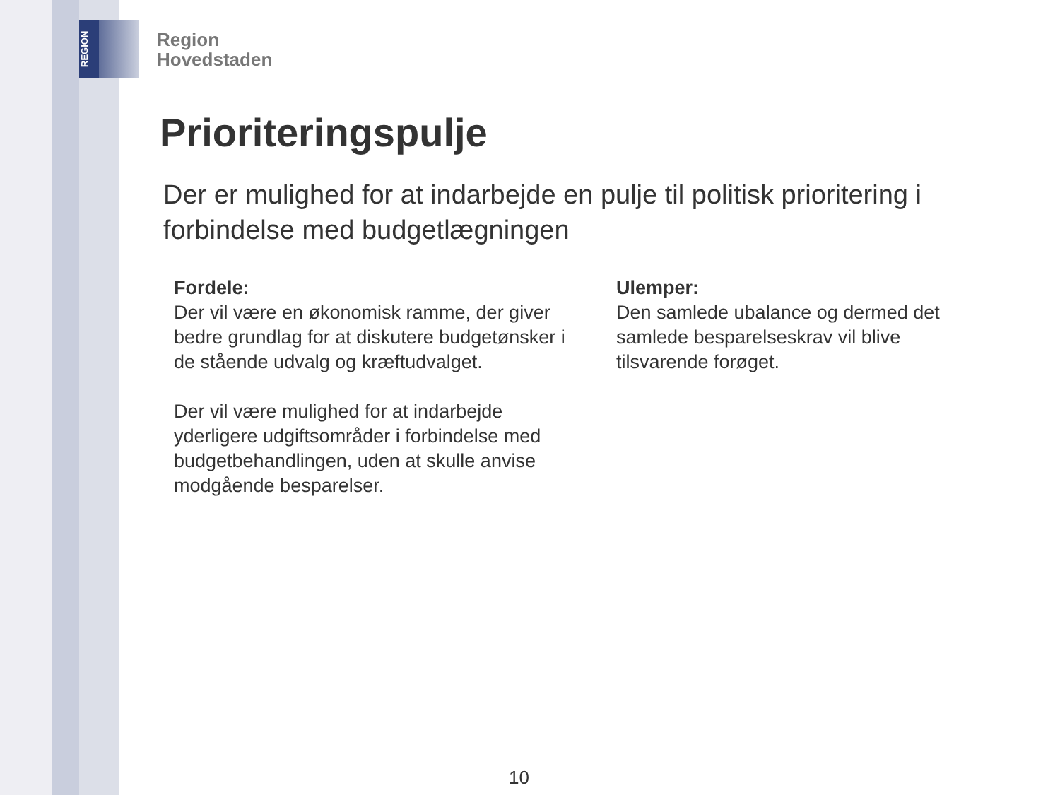REGION
Region
Hovedstaden
Prioriteringspulje
Der er mulighed for at indarbejde en pulje til politisk prioritering i forbindelse med budgetlægningen
Fordele:
Der vil være en økonomisk ramme, der giver bedre grundlag for at diskutere budgetønsker i de stående udvalg og kræftudvalget.
Der vil være mulighed for at indarbejde yderligere udgiftsområder i forbindelse med budgetbehandlingen, uden at skulle anvise modgående besparelser.
Ulemper:
Den samlede ubalance og dermed det samlede besparelseskrav vil blive tilsvarende forøget.
10